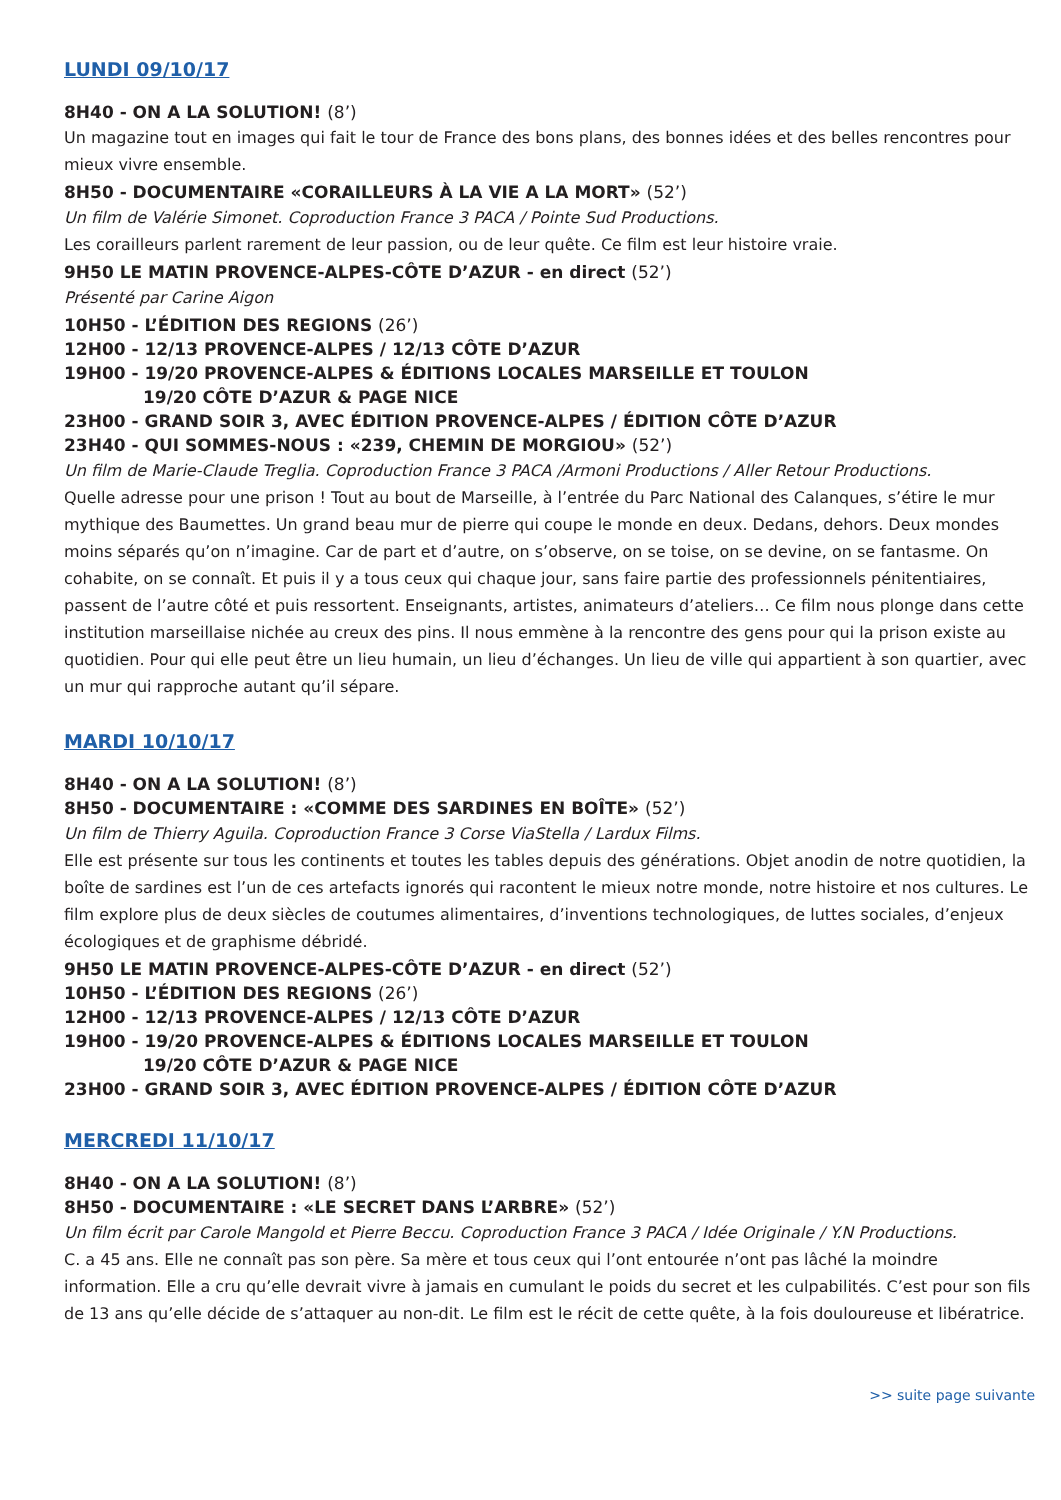LUNDI 09/10/17
8H40 - ON A LA SOLUTION! (8’)
Un magazine tout en images qui fait le tour de France des bons plans, des bonnes idées et des belles rencontres pour mieux vivre ensemble.
8H50 - DOCUMENTAIRE «CORAILLEURS À LA VIE A LA MORT» (52’)
Un film de Valérie Simonet. Coproduction France 3 PACA / Pointe Sud Productions.
Les corailleurs parlent rarement de leur passion, ou de leur quête. Ce film est leur histoire vraie.
9H50 LE MATIN PROVENCE-ALPES-CÔTE D’AZUR - en direct (52’)
Présenté par Carine Aigon
10H50 - L’ÉDITION DES REGIONS (26’)
12H00 - 12/13 PROVENCE-ALPES / 12/13 CÔTE D’AZUR
19H00 - 19/20 PROVENCE-ALPES & ÉDITIONS LOCALES MARSEILLE ET TOULON
19/20 CÔTE D’AZUR & PAGE NICE
23H00 - GRAND SOIR 3, AVEC ÉDITION PROVENCE-ALPES / ÉDITION CÔTE D’AZUR
23H40 - QUI SOMMES-NOUS : «239, CHEMIN DE MORGIOU» (52’)
Un film de Marie-Claude Treglia. Coproduction France 3 PACA /Armoni Productions / Aller Retour Productions.
Quelle adresse pour une prison ! Tout au bout de Marseille, à l’entrée du Parc National des Calanques, s’étire le mur mythique des Baumettes. Un grand beau mur de pierre qui coupe le monde en deux. Dedans, dehors. Deux mondes moins séparés qu’on n’imagine. Car de part et d’autre, on s’observe, on se toise, on se devine, on se fantasme. On cohabite, on se connaît. Et puis il y a tous ceux qui chaque jour, sans faire partie des professionnels pénitentiaires, passent de l’autre côté et puis ressortent. Enseignants, artistes, animateurs d’ateliers… Ce film nous plonge dans cette institution marseillaise nichée au creux des pins. Il nous emmène à la rencontre des gens pour qui la prison existe au quotidien. Pour qui elle peut être un lieu humain, un lieu d’échanges. Un lieu de ville qui appartient à son quartier, avec un mur qui rapproche autant qu’il sépare.
MARDI 10/10/17
8H40 - ON A LA SOLUTION! (8’)
8H50 - DOCUMENTAIRE : «COMME DES SARDINES EN BOÎTE» (52’)
Un film de Thierry Aguila. Coproduction France 3 Corse ViaStella / Lardux Films.
Elle est présente sur tous les continents et toutes les tables depuis des générations. Objet anodin de notre quotidien, la boîte de sardines est l’un de ces artefacts ignorés qui racontent le mieux notre monde, notre histoire et nos cultures. Le film explore plus de deux siècles de coutumes alimentaires, d’inventions technologiques, de luttes sociales, d’enjeux écologiques et de graphisme débridé.
9H50 LE MATIN PROVENCE-ALPES-CÔTE D’AZUR - en direct (52’)
10H50 - L’ÉDITION DES REGIONS (26’)
12H00 - 12/13 PROVENCE-ALPES / 12/13 CÔTE D’AZUR
19H00 - 19/20 PROVENCE-ALPES & ÉDITIONS LOCALES MARSEILLE ET TOULON
19/20 CÔTE D’AZUR & PAGE NICE
23H00 - GRAND SOIR 3, AVEC ÉDITION PROVENCE-ALPES / ÉDITION CÔTE D’AZUR
MERCREDI 11/10/17
8H40 - ON A LA SOLUTION! (8’)
8H50 - DOCUMENTAIRE : «LE SECRET DANS L’ARBRE» (52’)
Un film écrit par Carole Mangold et Pierre Beccu. Coproduction France 3 PACA / Idée Originale / Y.N Productions.
C. a 45 ans. Elle ne connaît pas son père. Sa mère et tous ceux qui l’ont entourée n’ont pas lâché la moindre information. Elle a cru qu’elle devrait vivre à jamais en cumulant le poids du secret et les culpabilités. C’est pour son fils de 13 ans qu’elle décide de s’attaquer au non-dit. Le film est le récit de cette quête, à la fois douloureuse et libératrice.
>> suite page suivante